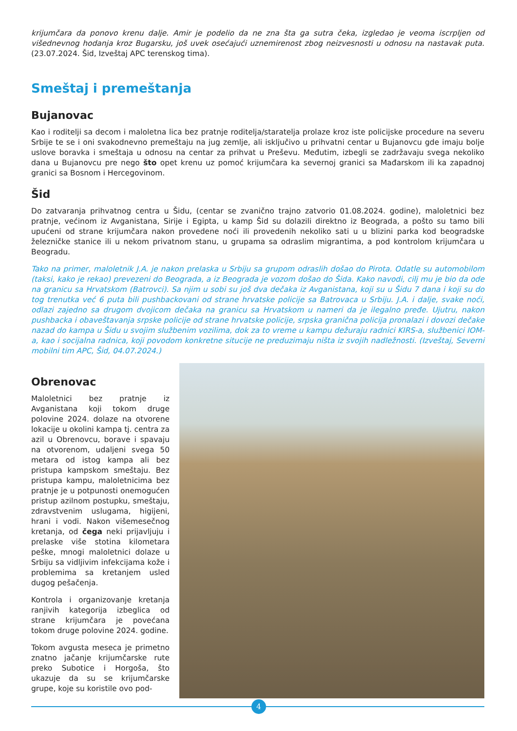krijumčara da ponovo krenu dalje. Amir je podelio da ne zna šta ga sutra čeka, izgledao je veoma iscrpljen od višednevnog hodanja kroz Bugarsku, još uvek osećajući uznemirenost zbog neizvesnosti u odnosu na nastavak puta. (23.07.2024. Šid, Izveštaj APC terenskog tima).
Smeštaj i premeštanja
Bujanovac
Kao i roditelji sa decom i maloletna lica bez pratnje roditelja/staratelja prolaze kroz iste policijske procedure na severu Srbije te se i oni svakodnevno premeštaju na jug zemlje, ali isključivo u prihvatni centar u Bujanovcu gde imaju bolje uslove boravka i smeštaja u odnosu na centar za prihvat u Preševu. Međutim, izbegli se zadržavaju svega nekoliko dana u Bujanovcu pre nego što opet krenu uz pomoć krijumčara ka severnoj granici sa Mađarskom ili ka zapadnoj granici sa Bosnom i Hercegovinom.
Šid
Do zatvaranja prihvatnog centra u Šidu, (centar se zvanično trajno zatvorio 01.08.2024. godine), maloletnici bez pratnje, većinom iz Avganistana, Sirije i Egipta, u kamp Šid su dolazili direktno iz Beograda, a pošto su tamo bili upućeni od strane krijumčara nakon provedene noći ili provedenih nekoliko sati u u blizini parka kod beogradske železničke stanice ili u nekom privatnom stanu, u grupama sa odraslim migrantima, a pod kontrolom krijumčara u Beogradu.
Tako na primer, maloletnik J.A. je nakon prelaska u Srbiju sa grupom odraslih došao do Pirota. Odatle su automobilom (taksi, kako je rekao) prevezeni do Beograda, a iz Beograda je vozom došao do Šida. Kako navodi, cilj mu je bio da ode na granicu sa Hrvatskom (Batrovci). Sa njim u sobi su još dva dečaka iz Avganistana, koji su u Šidu 7 dana i koji su do tog trenutka već 6 puta bili pushbackovani od strane hrvatske policije sa Batrovaca u Srbiju. J.A. i dalje, svake noći, odlazi zajedno sa drugom dvojicom dečaka na granicu sa Hrvatskom u nameri da je ilegalno pređe. Ujutru, nakon pushbacka i obaveštavanja srpske policije od strane hrvatske policije, srpska granična policija pronalazi i dovozi dečake nazad do kampa u Šidu u svojim službenim vozilima, dok za to vreme u kampu dežuraju radnici KIRS-a, službenici IOM-a, kao i socijalna radnica, koji povodom konkretne situcije ne preduzimaju ništa iz svojih nadležnosti. (Izveštaj, Severni mobilni tim APC, Šid, 04.07.2024.)
Obrenovac
Maloletnici bez pratnje iz Avganistana koji tokom druge polovine 2024. dolaze na otvorene lokacije u okolini kampa tj. centra za azil u Obrenovcu, borave i spavaju na otvorenom, udaljeni svega 50 metara od istog kampa ali bez pristupa kampskom smeštaju. Bez pristupa kampu, maloletnicima bez pratnje je u potpunosti onemogućen pristup azilnom postupku, smeštaju, zdravstvenim uslugama, higijeni, hrani i vodi. Nakon višemesečnog kretanja, od čega neki prijavljuju i prelaske više stotina kilometara peške, mnogi maloletnici dolaze u Srbiju sa vidljivim infekcijama kože i problemima sa kretanjem usled dugog pešačenja.
Kontrola i organizovanje kretanja ranjivih kategorija izbeglica od strane krijumčara je povećana tokom druge polovine 2024. godine.
Tokom avgusta meseca je primetno znatno jačanje krijumčarske rute preko Subotice i Horgoša, što ukazuje da su se krijumčarske grupe, koje su koristile ovo pod-
4